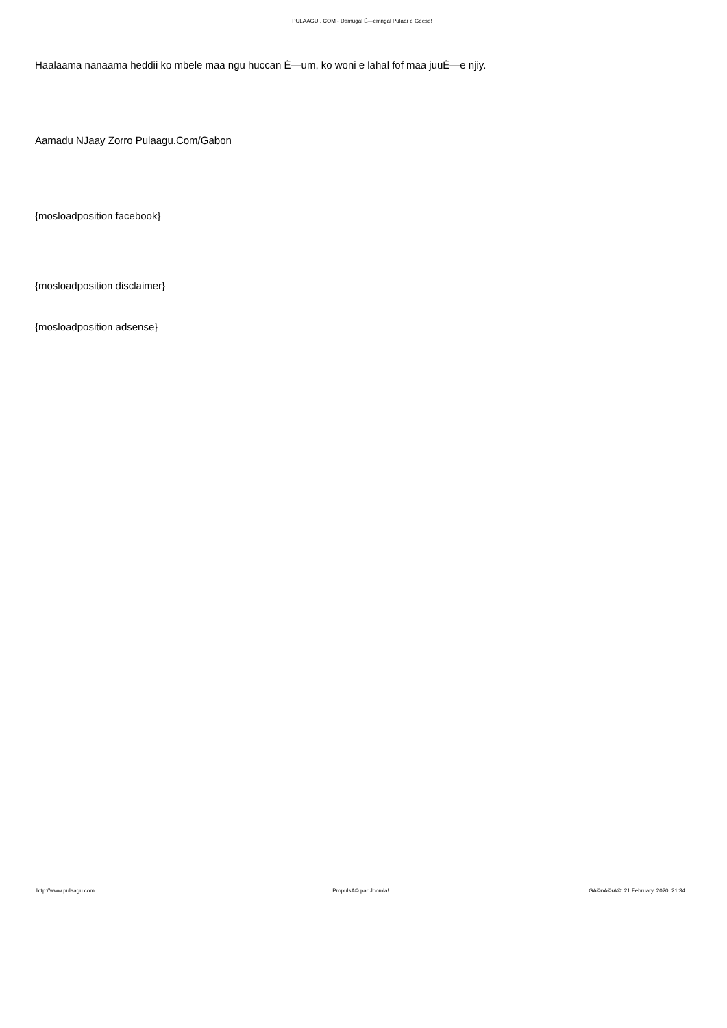PULAAGU . COM - Damugal É—emngal Pulaar e Geese!
Haalaama nanaama heddii ko mbele maa ngu huccan É—um, ko woni e lahal fof maa juuÉ—e njiy.
Aamadu NJaay Zorro Pulaagu.Com/Gabon
{mosloadposition facebook}
{mosloadposition disclaimer}
{mosloadposition adsense}
http://www.pulaagu.com PropulsÃ© par Joomla! GÃ©nÃ©rÃ©: 21 February, 2020, 21:34